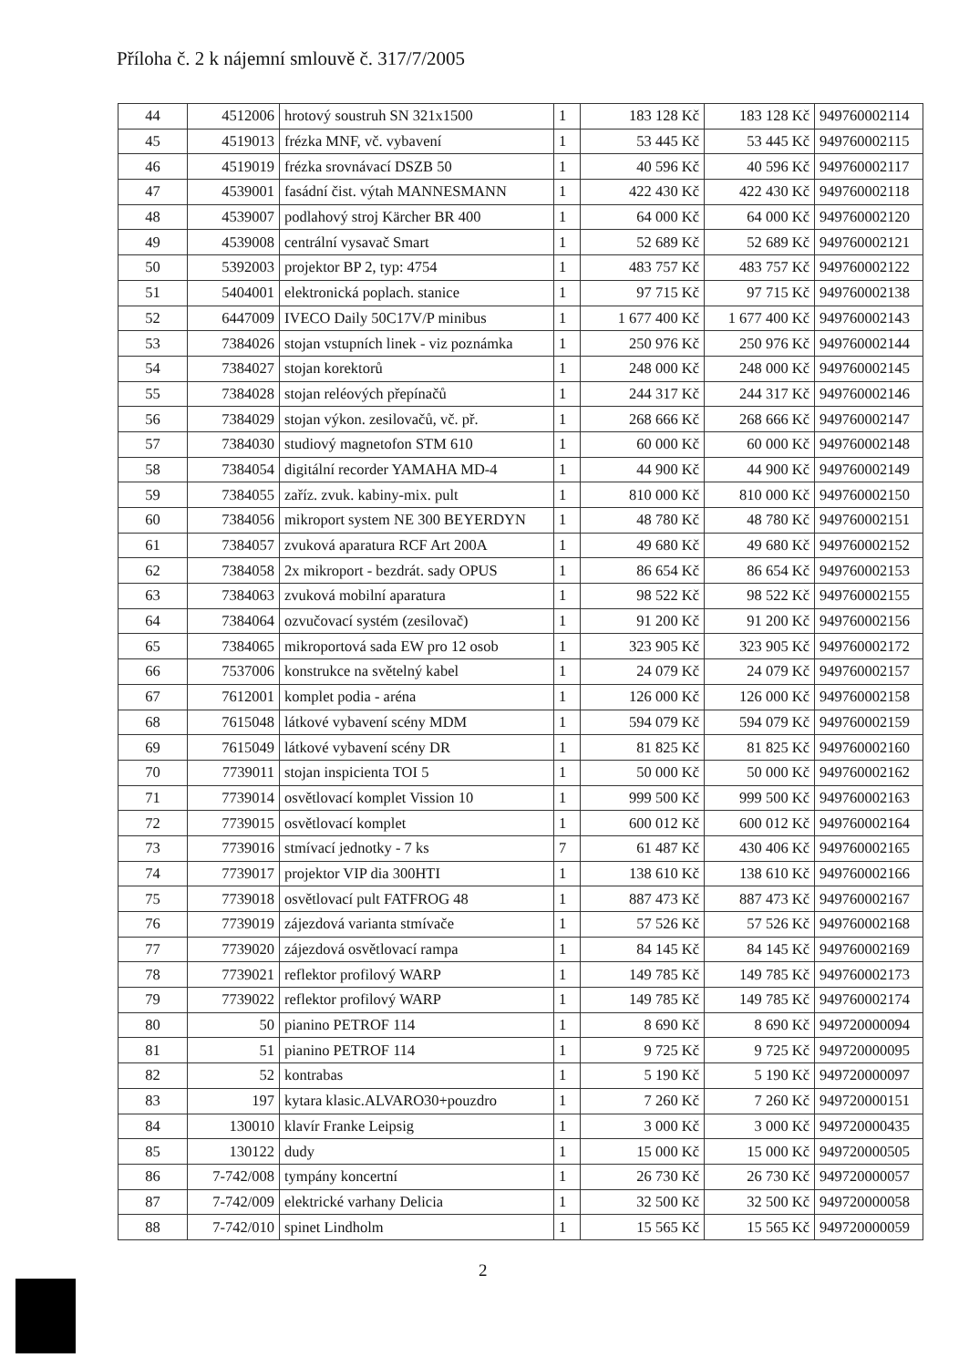Příloha č. 2 k nájemní smlouvě č. 317/7/2005
| 44 | 4512006 | hrotový soustruh SN 321x1500 | 1 | 183 128 Kč | 183 128 Kč | 949760002114 |
| 45 | 4519013 | frézka MNF, vč. vybavení | 1 | 53 445 Kč | 53 445 Kč | 949760002115 |
| 46 | 4519019 | frézka srovnávací DSZB 50 | 1 | 40 596 Kč | 40 596 Kč | 949760002117 |
| 47 | 4539001 | fasádní čist. výtah MANNESMANN | 1 | 422 430 Kč | 422 430 Kč | 949760002118 |
| 48 | 4539007 | podlahový stroj Kärcher BR 400 | 1 | 64 000 Kč | 64 000 Kč | 949760002120 |
| 49 | 4539008 | centrální vysavač Smart | 1 | 52 689 Kč | 52 689 Kč | 949760002121 |
| 50 | 5392003 | projektor BP 2, typ: 4754 | 1 | 483 757 Kč | 483 757 Kč | 949760002122 |
| 51 | 5404001 | elektronická poplach. stanice | 1 | 97 715 Kč | 97 715 Kč | 949760002138 |
| 52 | 6447009 | IVECO Daily 50C17V/P minibus | 1 | 1 677 400 Kč | 1 677 400 Kč | 949760002143 |
| 53 | 7384026 | stojan vstupních linek - viz poznámka | 1 | 250 976 Kč | 250 976 Kč | 949760002144 |
| 54 | 7384027 | stojan korektorů | 1 | 248 000 Kč | 248 000 Kč | 949760002145 |
| 55 | 7384028 | stojan reléových přepínačů | 1 | 244 317 Kč | 244 317 Kč | 949760002146 |
| 56 | 7384029 | stojan výkon. zesilovačů, vč. př. | 1 | 268 666 Kč | 268 666 Kč | 949760002147 |
| 57 | 7384030 | studiový magnetofon STM 610 | 1 | 60 000 Kč | 60 000 Kč | 949760002148 |
| 58 | 7384054 | digitální recorder YAMAHA MD-4 | 1 | 44 900 Kč | 44 900 Kč | 949760002149 |
| 59 | 7384055 | zaříz. zvuk. kabiny-mix. pult | 1 | 810 000 Kč | 810 000 Kč | 949760002150 |
| 60 | 7384056 | mikroport system NE 300 BEYERDYN | 1 | 48 780 Kč | 48 780 Kč | 949760002151 |
| 61 | 7384057 | zvuková aparatura RCF Art 200A | 1 | 49 680 Kč | 49 680 Kč | 949760002152 |
| 62 | 7384058 | 2x mikroport - bezdrát. sady OPUS | 1 | 86 654 Kč | 86 654 Kč | 949760002153 |
| 63 | 7384063 | zvuková mobilní aparatura | 1 | 98 522 Kč | 98 522 Kč | 949760002155 |
| 64 | 7384064 | ozvučovací systém (zesilovač) | 1 | 91 200 Kč | 91 200 Kč | 949760002156 |
| 65 | 7384065 | mikroportová sada EW pro 12 osob | 1 | 323 905 Kč | 323 905 Kč | 949760002172 |
| 66 | 7537006 | konstrukce na světelný kabel | 1 | 24 079 Kč | 24 079 Kč | 949760002157 |
| 67 | 7612001 | komplet podia - aréna | 1 | 126 000 Kč | 126 000 Kč | 949760002158 |
| 68 | 7615048 | látkové vybavení scény MDM | 1 | 594 079 Kč | 594 079 Kč | 949760002159 |
| 69 | 7615049 | látkové vybavení scény DR | 1 | 81 825 Kč | 81 825 Kč | 949760002160 |
| 70 | 7739011 | stojan inspicienta TOI 5 | 1 | 50 000 Kč | 50 000 Kč | 949760002162 |
| 71 | 7739014 | osvětlovací komplet Vission 10 | 1 | 999 500 Kč | 999 500 Kč | 949760002163 |
| 72 | 7739015 | osvětlovací komplet | 1 | 600 012 Kč | 600 012 Kč | 949760002164 |
| 73 | 7739016 | stmívací jednotky - 7 ks | 7 | 61 487 Kč | 430 406 Kč | 949760002165 |
| 74 | 7739017 | projektor VIP dia 300HTI | 1 | 138 610 Kč | 138 610 Kč | 949760002166 |
| 75 | 7739018 | osvětlovací pult FATFROG 48 | 1 | 887 473 Kč | 887 473 Kč | 949760002167 |
| 76 | 7739019 | zájezdová varianta stmívače | 1 | 57 526 Kč | 57 526 Kč | 949760002168 |
| 77 | 7739020 | zájezdová osvětlovací rampa | 1 | 84 145 Kč | 84 145 Kč | 949760002169 |
| 78 | 7739021 | reflektor profilový WARP | 1 | 149 785 Kč | 149 785 Kč | 949760002173 |
| 79 | 7739022 | reflektor profilový WARP | 1 | 149 785 Kč | 149 785 Kč | 949760002174 |
| 80 | 50 | pianino PETROF 114 | 1 | 8 690 Kč | 8 690 Kč | 949720000094 |
| 81 | 51 | pianino PETROF 114 | 1 | 9 725 Kč | 9 725 Kč | 949720000095 |
| 82 | 52 | kontrabas | 1 | 5 190 Kč | 5 190 Kč | 949720000097 |
| 83 | 197 | kytara klasic.ALVARO30+pouzdro | 1 | 7 260 Kč | 7 260 Kč | 949720000151 |
| 84 | 130010 | klavír Franke Leipsig | 1 | 3 000 Kč | 3 000 Kč | 949720000435 |
| 85 | 130122 | dudy | 1 | 15 000 Kč | 15 000 Kč | 949720000505 |
| 86 | 7-742/008 | tympány koncertní | 1 | 26 730 Kč | 26 730 Kč | 949720000057 |
| 87 | 7-742/009 | elektrické varhany Delicia | 1 | 32 500 Kč | 32 500 Kč | 949720000058 |
| 88 | 7-742/010 | spinet Lindholm | 1 | 15 565 Kč | 15 565 Kč | 949720000059 |
2